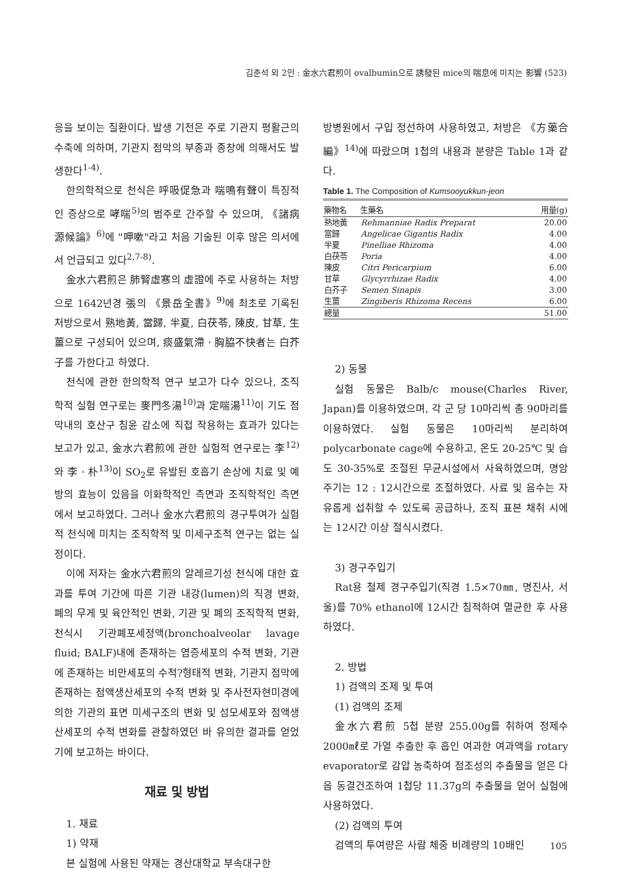김춘석 외 2인 : 金水六君煎이 ovalbumin으로 誘發된 mice의 喘息에 미치는 影響 (523)
응을 보이는 질환이다. 발생 기전은 주로 기관지 평활근의 수축에 의하며, 기관지 점막의 부종과 종창에 의해서도 발생한다<sup>1-4)</sup>.
한의학적으로 천식은 呼吸促急과 喘鳴有聲이 특징적인 증상으로 哮喘<sup>5)</sup>의 범주로 간주할 수 있으며, 《諸病源候論》<sup>6)</sup>에 "呷嗽"라고 처음 기술된 이후 많은 의서에서 언급되고 있다<sup>2,7-8)</sup>.
金水六君煎은 肺腎虛寒의 虛證에 주로 사용하는 처방으로 1642년경 張의 《景岳全書》<sup>9)</sup>에 최초로 기록된 처방으로서 熟地黃, 當歸, 半夏, 白茯苓, 陳皮, 甘草, 生薑으로 구성되어 있으며, 痰盛氣滯 · 胸脇不快者는 白芥子를 가한다고 하였다.
천식에 관한 한의학적 연구 보고가 다수 있으나, 조직학적 실험 연구로는 麥門冬湯<sup>10)</sup>과 定喘湯<sup>11)</sup>이 기도 점막내의 호산구 침윤 감소에 직접 작용하는 효과가 있다는 보고가 있고, 金水六君煎에 관한 실험적 연구로는 李<sup>12)</sup>와 李 · 朴<sup>13)</sup>이 SO<sub>2</sub>로 유발된 호흡기 손상에 치료 및 예방의 효능이 있음을 이화학적인 측면과 조직학적인 측면에서 보고하였다. 그러나 金水六君煎의 경구투여가 실험적 천식에 미치는 조직학적 및 미세구조적 연구는 없는 실정이다.
이에 저자는 金水六君煎의 알레르기성 천식에 대한 효과를 투여 기간에 따른 기관 내강(lumen)의 직경 변화, 폐의 무게 및 육안적인 변화, 기관 및 폐의 조직학적 변화, 천식시 기관폐포세정액(bronchoalveolar lavage fluid; BALF)내에 존재하는 염증세포의 수적 변화, 기관에 존재하는 비만세포의 수적?형태적 변화, 기관지 점막에 존재하는 점액생산세포의 수적 변화 및 주사전자현미경에 의한 기관의 표면 미세구조의 변화 및 섬모세포와 점액생산세포의 수적 변화를 관찰하였던 바 유의한 결과를 얻었기에 보고하는 바이다.
재료 및 방법
1. 재료
1) 약재
본 실험에 사용된 약재는 경산대학교 부속대구한
방병원에서 구입 정선하여 사용하였고, 처방은 《方藥合編》<sup>14)</sup>에 따랐으며 1첩의 내용과 분량은 Table 1과 같다.
Table 1. The Composition of Kumsooyukkun-jeon
| 藥物名 | 生藥名 | 用量(g) |
| --- | --- | --- |
| 熟地黃 | Rehmanniae Radix Preparat | 20.00 |
| 當歸 | Angelicae Gigantis Radix | 4.00 |
| 半夏 | Pinelliae Rhizoma | 4.00 |
| 白茯苓 | Poria | 4.00 |
| 陳皮 | Citri Pericarpium | 6.00 |
| 甘草 | Glycyrrhizae Radix | 4.00 |
| 白芥子 | Semen Sinapis | 3.00 |
| 生薑 | Zingiberis Rhizoma Recens | 6.00 |
| 總量 | | 51.00 |
2) 동물
실험 동물은 Balb/c mouse(Charles River, Japan)를 이용하였으며, 각 군 당 10마리씩 총 90마리를 이용하였다. 실험 동물은 10마리씩 분리하여 polycarbonate cage에 수용하고, 온도 20-25℃ 및 습도 30-35%로 조절된 무균시설에서 사육하였으며, 명암 주기는 12 : 12시간으로 조절하였다. 사료 및 음수는 자유롭게 섭취할 수 있도록 공급하나, 조직 표본 채취 시에는 12시간 이상 절식시켰다.
3) 경구주입기
Rat용 철제 경구주입기(직경 1.5×70㎜, 명진사, 서울)를 70% ethanol에 12시간 침적하여 멸균한 후 사용하였다.
2. 방법
1) 검액의 조제 및 투여
(1) 검액의 조제
金水六君煎 5첩 분량 255.00g를 취하여 정제수 2000㎖로 가열 추출한 후 흡인 여과한 여과액을 rotary evaporator로 감압 농축하여 점조성의 추출물을 얻은 다음 동결건조하여 1첩당 11.37g의 추출물을 얻어 실험에 사용하였다.
(2) 검액의 투여
검액의 투여량은 사람 체중 비례량의 10배인
105